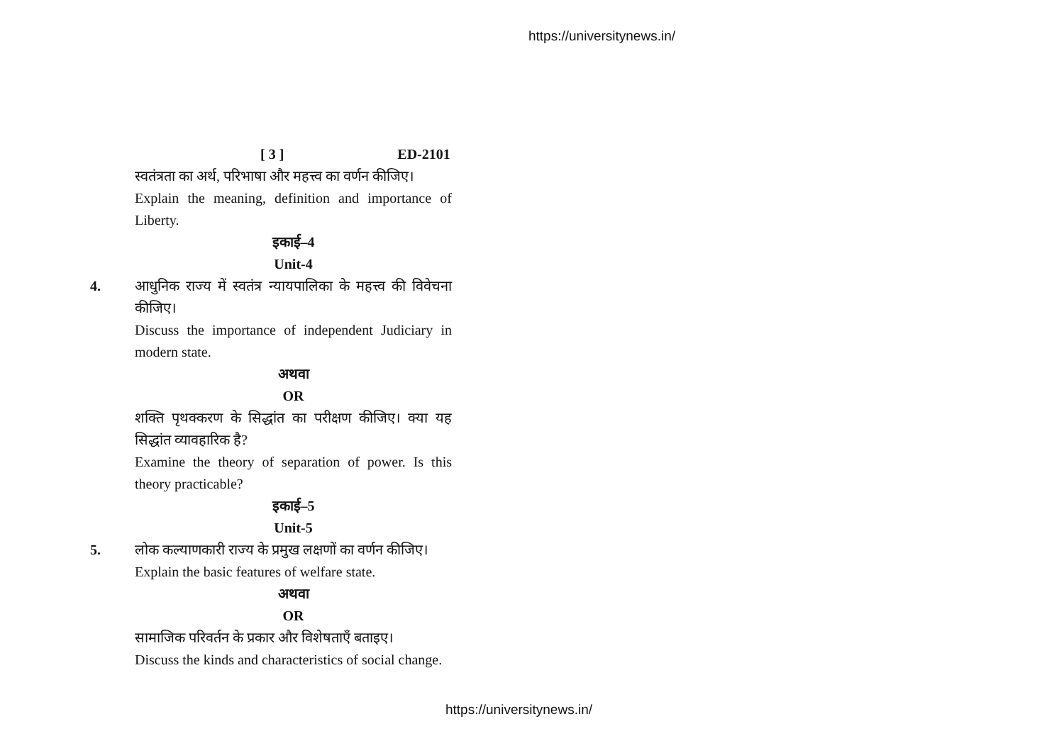https://universitynews.in/
[ 3 ] ED-2101
स्वतंत्रता का अर्थ, परिभाषा और महत्त्व का वर्णन कीजिए।
Explain the meaning, definition and importance of Liberty.
इकाई–4
Unit-4
4. आधुनिक राज्य में स्वतंत्र न्यायपालिका के महत्त्व की विवेचना कीजिए।
Discuss the importance of independent Judiciary in modern state.
अथवा
OR
शक्ति पृथक्करण के सिद्धांत का परीक्षण कीजिए। क्या यह सिद्धांत व्यावहारिक है?
Examine the theory of separation of power. Is this theory practicable?
इकाई–5
Unit-5
5. लोक कल्याणकारी राज्य के प्रमुख लक्षणों का वर्णन कीजिए।
Explain the basic features of welfare state.
अथवा
OR
सामाजिक परिवर्तन के प्रकार और विशेषताएँ बताइए।
Discuss the kinds and characteristics of social change.
https://universitynews.in/